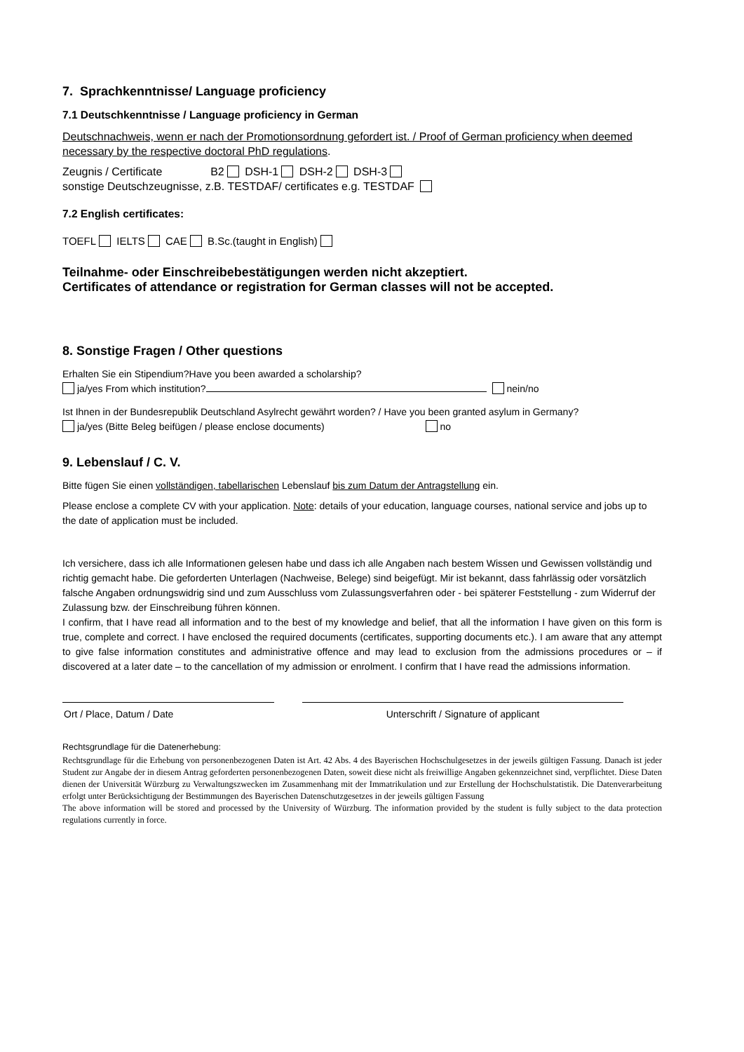7. Sprachkenntnisse/ Language proficiency
7.1 Deutschkenntnisse / Language proficiency in German
Deutschnachweis, wenn er nach der Promotionsordnung gefordert ist. / Proof of German proficiency when deemed necessary by the respective doctoral PhD regulations.
Zeugnis / Certificate B2 DSH-1 DSH-2 DSH-3
sonstige Deutschzeugnisse, z.B. TESTDAF/ certificates e.g. TESTDAF
7.2 English certificates:
TOEFL IELTS CAE B.Sc.(taught in English)
Teilnahme- oder Einschreibebestätigungen werden nicht akzeptiert.
Certificates of attendance or registration for German classes will not be accepted.
8. Sonstige Fragen / Other questions
Erhalten Sie ein Stipendium?Have you been awarded a scholarship?
ja/yes From which institution? nein/no
Ist Ihnen in der Bundesrepublik Deutschland Asylrecht gewährt worden? / Have you been granted asylum in Germany?
ja/yes (Bitte Beleg beifügen / please enclose documents) no
9. Lebenslauf / C. V.
Bitte fügen Sie einen vollständigen, tabellarischen Lebenslauf bis zum Datum der Antragstellung ein.
Please enclose a complete CV with your application. Note: details of your education, language courses, national service and jobs up to the date of application must be included.
Ich versichere, dass ich alle Informationen gelesen habe und dass ich alle Angaben nach bestem Wissen und Gewissen vollständig und richtig gemacht habe. Die geforderten Unterlagen (Nachweise, Belege) sind beigefügt. Mir ist bekannt, dass fahrlässig oder vorsätzlich falsche Angaben ordnungswidrig sind und zum Ausschluss vom Zulassungsverfahren oder - bei späterer Feststellung - zum Widerruf der Zulassung bzw. der Einschreibung führen können.
I confirm, that I have read all information and to the best of my knowledge and belief, that all the information I have given on this form is true, complete and correct. I have enclosed the required documents (certificates, supporting documents etc.). I am aware that any attempt to give false information constitutes and administrative offence and may lead to exclusion from the admissions procedures or – if discovered at a later date – to the cancellation of my admission or enrolment. I confirm that I have read the admissions information.
Ort / Place, Datum / Date Unterschrift / Signature of applicant
Rechtsgrundlage für die Datenerhebung:
Rechtsgrundlage für die Erhebung von personenbezogenen Daten ist Art. 42 Abs. 4 des Bayerischen Hochschulgesetzes in der jeweils gültigen Fassung. Danach ist jeder Student zur Angabe der in diesem Antrag geforderten personenbezogenen Daten, soweit diese nicht als freiwillige Angaben gekennzeichnet sind, verpflichtet. Diese Daten dienen der Universität Würzburg zu Verwaltungszwecken im Zusammenhang mit der Immatrikulation und zur Erstellung der Hochschulstatistik. Die Datenverarbeitung erfolgt unter Berücksichtigung der Bestimmungen des Bayerischen Datenschutzgesetzes in der jeweils gültigen Fassung
The above information will be stored and processed by the University of Würzburg. The information provided by the student is fully subject to the data protection regulations currently in force.